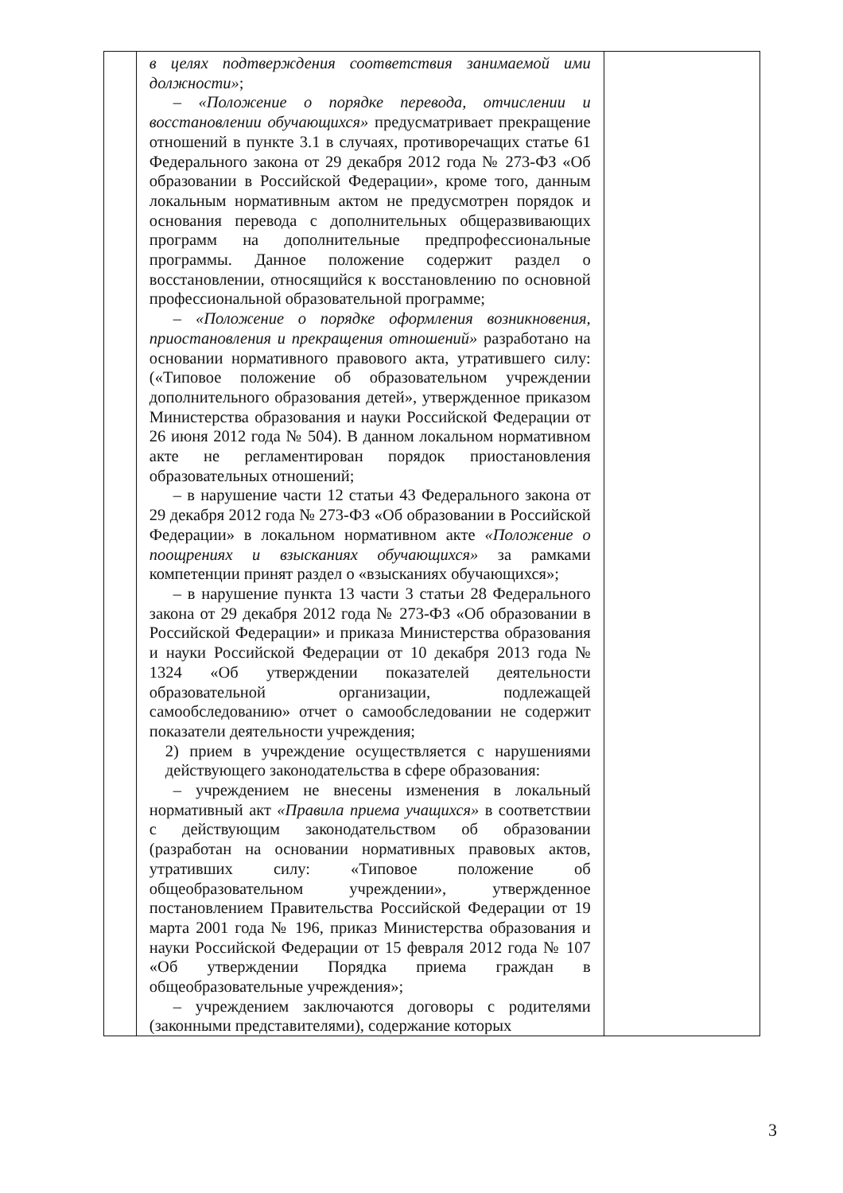| | в целях подтверждения соответствия занимаемой ими должности» ; – «Положение о порядке перевода, отчислении и восстановлении обучающихся» предусматривает прекращение отношений в пункте 3.1 в случаях, противоречащих статье 61 Федерального закона от 29 декабря 2012 года № 273-ФЗ «Об образовании в Российской Федерации», кроме того, данным локальным нормативным актом не предусмотрен порядок и основания перевода с дополнительных общеразвивающих программ на дополнительные предпрофессиональные программы. Данное положение содержит раздел о восстановлении, относящийся к восстановлению по основной профессиональной образовательной программе; – «Положение о порядке оформления возникновения, приостановления и прекращения отношений» разработано на основании нормативного правового акта, утратившего силу: («Типовое положение об образовательном учреждении дополнительного образования детей», утвержденное приказом Министерства образования и науки Российской Федерации от 26 июня 2012 года № 504). В данном локальном нормативном акте не регламентирован порядок приостановления образовательных отношений; – в нарушение части 12 статьи 43 Федерального закона от 29 декабря 2012 года № 273-ФЗ «Об образовании в Российской Федерации» в локальном нормативном акте «Положение о поощрениях и взысканиях обучающихся» за рамками компетенции принят раздел о «взысканиях обучающихся»; – в нарушение пункта 13 части 3 статьи 28 Федерального закона от 29 декабря 2012 года № 273-ФЗ «Об образовании в Российской Федерации» и приказа Министерства образования и науки Российской Федерации от 10 декабря 2013 года № 1324 «Об утверждении показателей деятельности образовательной организации, подлежащей самообследованию» отчет о самообследовании не содержит показатели деятельности учреждения; 2) прием в учреждение осуществляется с нарушениями действующего законодательства в сфере образования: – учреждением не внесены изменения в локальный нормативный акт «Правила приема учащихся» в соответствии с действующим законодательством об образовании (разработан на основании нормативных правовых актов, утративших силу: «Типовое положение об общеобразовательном учреждении», утвержденное постановлением Правительства Российской Федерации от 19 марта 2001 года № 196, приказ Министерства образования и науки Российской Федерации от 15 февраля 2012 года № 107 «Об утверждении Порядка приема граждан в общеобразовательные учреждения»; – учреждением заключаются договоры с родителями (законными представителями), содержание которых | |
3